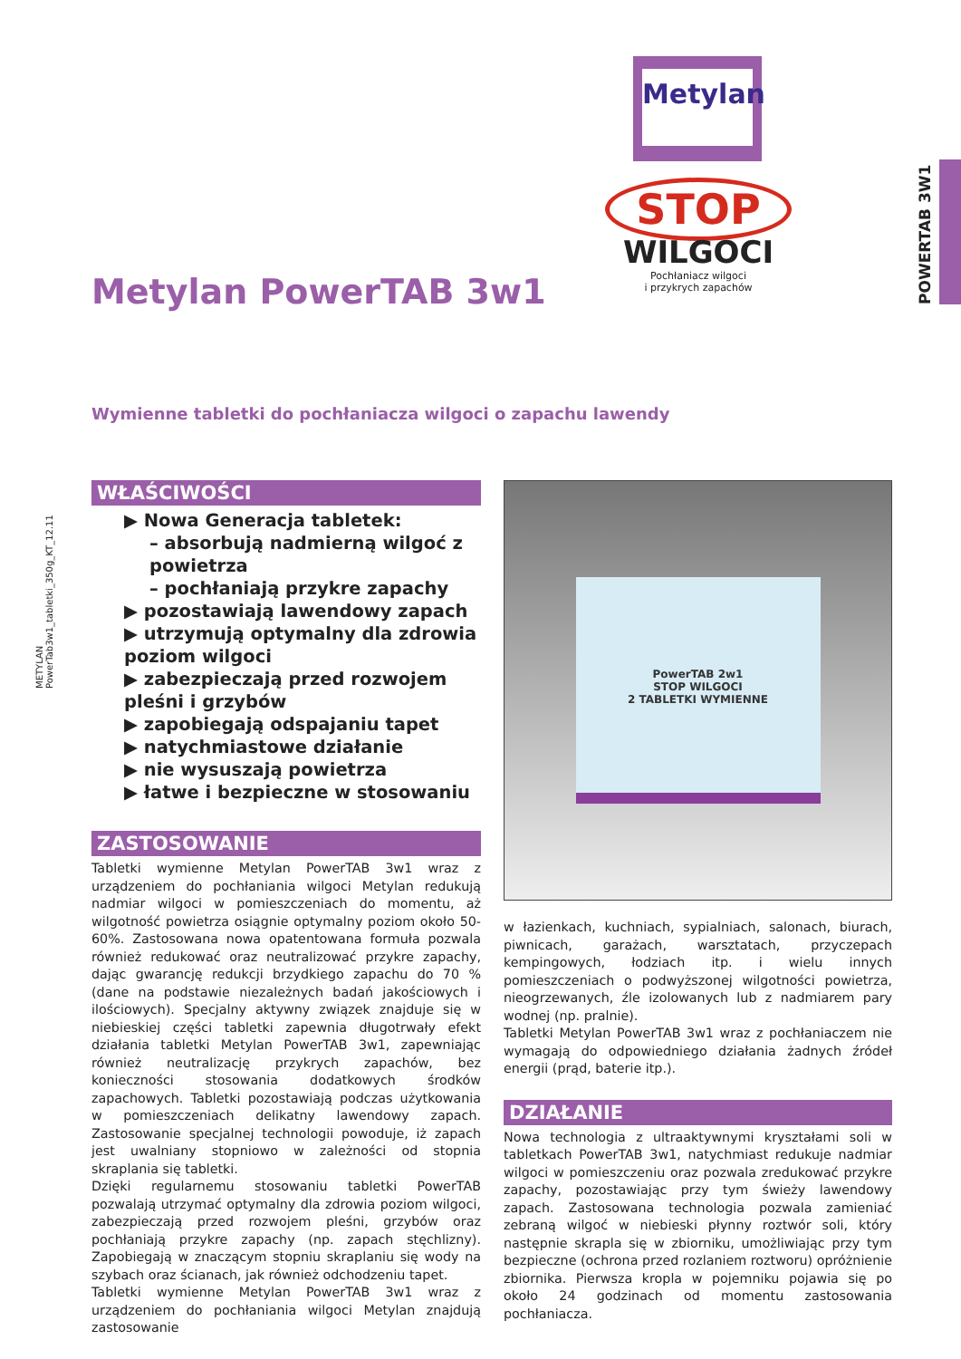POWERTAB 3W1
METYLAN
PowerTab3w1_tabletki_350g_KT_12.11
Metylan
STOP
WILGOCI
Pochłaniacz wilgoci
i przykrych zapachów
Metylan PowerTAB 3w1
Wymienne tabletki do pochłaniacza wilgoci o zapachu lawendy
WŁAŚCIWOŚCI
▶ Nowa Generacja tabletek:
– absorbują nadmierną wilgoć z powietrza
– pochłaniają przykre zapachy
▶ pozostawiają lawendowy zapach
▶ utrzymują optymalny dla zdrowia poziom wilgoci
▶ zabezpieczają przed rozwojem pleśni i grzybów
▶ zapobiegają odspajaniu tapet
▶ natychmiastowe działanie
▶ nie wysuszają powietrza
▶ łatwe i bezpieczne w stosowaniu
ZASTOSOWANIE
Tabletki wymienne Metylan PowerTAB 3w1 wraz z urządzeniem do pochłaniania wilgoci Metylan redukują nadmiar wilgoci w pomieszczeniach do momentu, aż wilgotność powietrza osiągnie optymalny poziom około 50-60%. Zastosowana nowa opatentowana formuła pozwala również redukować oraz neutralizować przykre zapachy, dając gwarancję redukcji brzydkiego zapachu do 70 % (dane na podstawie niezależnych badań jakościowych i ilościowych). Specjalny aktywny związek znajduje się w niebieskiej części tabletki zapewnia długotrwały efekt działania tabletki Metylan PowerTAB 3w1, zapewniając również neutralizację przykrych zapachów, bez konieczności stosowania dodatkowych środków zapachowych. Tabletki pozostawiają podczas użytkowania w pomieszczeniach delikatny lawendowy zapach. Zastosowanie specjalnej technologii powoduje, iż zapach jest uwalniany stopniowo w zależności od stopnia skraplania się tabletki.
Dzięki regularnemu stosowaniu tabletki PowerTAB pozwalają utrzymać optymalny dla zdrowia poziom wilgoci, zabezpieczają przed rozwojem pleśni, grzybów oraz pochłaniają przykre zapachy (np. zapach stęchlizny). Zapobiegają w znaczącym stopniu skraplaniu się wody na szybach oraz ścianach, jak również odchodzeniu tapet.
Tabletki wymienne Metylan PowerTAB 3w1 wraz z urządzeniem do pochłaniania wilgoci Metylan znajdują zastosowanie
PowerTAB 2w1
STOP WILGOCI
2 TABLETKI WYMIENNE
w łazienkach, kuchniach, sypialniach, salonach, biurach, piwnicach, garażach, warsztatach, przyczepach kempingowych, łodziach itp. i wielu innych pomieszczeniach o podwyższonej wilgotności powietrza, nieogrzewanych, źle izolowanych lub z nadmiarem pary wodnej (np. pralnie).
Tabletki Metylan PowerTAB 3w1 wraz z pochłaniaczem nie wymagają do odpowiedniego działania żadnych źródeł energii (prąd, baterie itp.).
DZIAŁANIE
Nowa technologia z ultraaktywnymi kryształami soli w tabletkach PowerTAB 3w1, natychmiast redukuje nadmiar wilgoci w pomieszczeniu oraz pozwala zredukować przykre zapachy, pozostawiając przy tym świeży lawendowy zapach. Zastosowana technologia pozwala zamieniać zebraną wilgoć w niebieski płynny roztwór soli, który następnie skrapla się w zbiorniku, umożliwiając przy tym bezpieczne (ochrona przed rozlaniem roztworu) opróżnienie zbiornika. Pierwsza kropla w pojemniku pojawia się po około 24 godzinach od momentu zastosowania pochłaniacza.